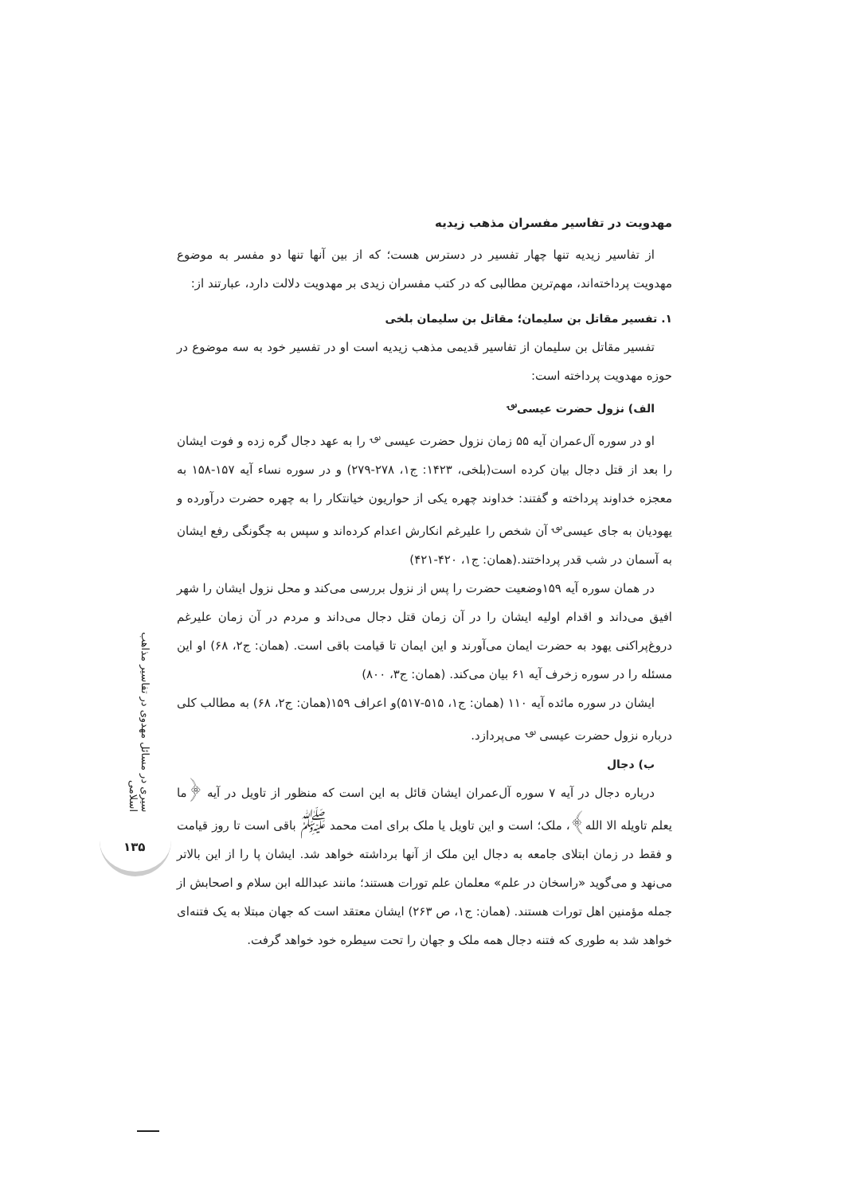مهدویت در تفاسیر مفسران مذهب زیدیه
از تفاسیر زیدیه تنها چهار تفسیر در دسترس هست؛ که از بین آنها تنها دو مفسر به موضوع مهدویت پرداخته‌اند، مهم‌ترین مطالبی که در کتب مفسران زیدی بر مهدویت دلالت دارد، عبارتند از:
۱. تفسیر مقاتل بن سلیمان؛ مقاتل بن سلیمان بلخی
تفسیر مقاتل بن سلیمان از تفاسیر قدیمی مذهب زیدیه است او در تفسیر خود به سه موضوع در حوزه مهدویت پرداخته است:
الف) نزول حضرت عیسی<sup>؈</sup>
او در سوره آل‌عمران آیه ۵۵ زمان نزول حضرت عیسی <sup>؈</sup> را به عهد دجال گره زده و فوت ایشان را بعد از قتل دجال بیان کرده است(بلخی، ۱۴۲۳: ج۱، ۲۷۸-۲۷۹) و در سوره نساء آیه ۱۵۷-۱۵۸ به معجزه خداوند پرداخته و گفتند: خداوند چهره یکی از حواریون خیانتکار را به چهره حضرت درآورده و یهودیان به جای عیسی<sup>؈</sup> آن شخص را علیرغم انکارش اعدام کرده‌اند و سپس به چگونگی رفع ایشان به آسمان در شب قدر پرداختند.(همان: ج۱، ۴۲۰-۴۲۱)
در همان سوره آیه ۱۵۹وضعیت حضرت را پس از نزول بررسی می‌کند و محل نزول ایشان را شهر افیق می‌داند و اقدام اولیه ایشان را در آن زمان قتل دجال می‌داند و مردم در آن زمان علیرغم دروغ‌پراکنی یهود به حضرت ایمان می‌آورند و این ایمان تا قیامت باقی است. (همان: ج۲، ۶۸) او این مسئله را در سوره زخرف آیه ۶۱ بیان می‌کند. (همان: ج۳، ۸۰۰)
ایشان در سوره مائده آیه ۱۱۰ (همان: ج۱، ۵۱۵-۵۱۷)و اعراف ۱۵۹(همان: ج۲، ۶۸) به مطالب کلی درباره نزول حضرت عیسی <sup>؈</sup> می‌پردازد.
ب) دجال
درباره دجال در آیه ۷ سوره آل‌عمران ایشان قائل به این است که منظور از تاویل در آیه ﴿ما یعلم تاویله الا الله﴾، ملک؛ است و این تاویل یا ملک برای امت محمد <sup>ﷺ</sup> باقی است تا روز قیامت و فقط در زمان ابتلای جامعه به دجال این ملک از آنها برداشته خواهد شد. ایشان پا را از این بالاتر می‌نهد و می‌گوید «راسخان در علم» معلمان علم تورات هستند؛ مانند عبدالله ابن سلام و اصحابش از جمله مؤمنین اهل تورات هستند. (همان: ج۱، ص ۲۶۳) ایشان معتقد است که جهان مبتلا به یک فتنه‌ای خواهد شد به طوری که فتنه دجال همه ملک و جهان را تحت سیطره خود خواهد گرفت.
سیری در مسائل مهدوی در تفاسیر مذاهب اسلامی
۱۳۵